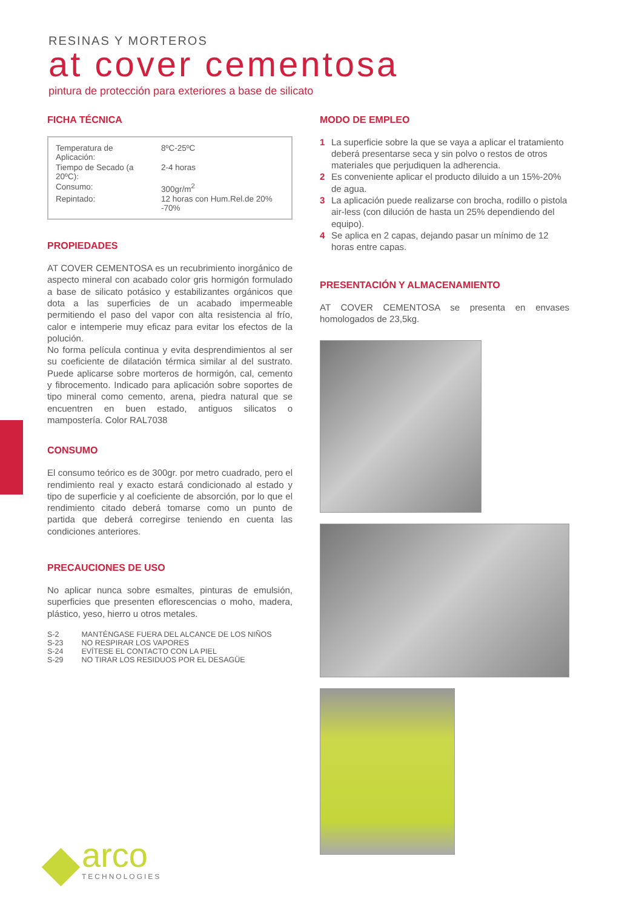RESINAS Y MORTEROS
at cover cementosa
pintura de protección para exteriores a base de silicato
FICHA TÉCNICA
| Temperatura de Aplicación: | 8ºC-25ºC |
| Tiempo de Secado (a 20ºC): | 2-4 horas |
| Consumo: | 300gr/m<sup>2</sup> |
| Repintado: | 12 horas con Hum.Rel.de 20% -70% |
PROPIEDADES
AT COVER CEMENTOSA es un recubrimiento inorgánico de aspecto mineral con acabado color gris hormigón formulado a base de silicato potásico y estabilizantes orgánicos que dota a las superficies de un acabado impermeable permitiendo el paso del vapor con alta resistencia al frío, calor e intemperie muy eficaz para evitar los efectos de la polución.
No forma película continua y evita desprendimientos al ser su coeficiente de dilatación térmica similar al del sustrato. Puede aplicarse sobre morteros de hormigón, cal, cemento y fibrocemento. Indicado para aplicación sobre soportes de tipo mineral como cemento, arena, piedra natural que se encuentren en buen estado, antiguos silicatos o mampostería. Color RAL7038
CONSUMO
El consumo teórico es de 300gr. por metro cuadrado, pero el rendimiento real y exacto estará condicionado al estado y tipo de superficie y al coeficiente de absorción, por lo que el rendimiento citado deberá tomarse como un punto de partida que deberá corregirse teniendo en cuenta las condiciones anteriores.
PRECAUCIONES DE USO
No aplicar nunca sobre esmaltes, pinturas de emulsión, superficies que presenten eflorescencias o moho, madera, plástico, yeso, hierro u otros metales.
| S-2 | MANTÉNGASE FUERA DEL ALCANCE DE LOS NIÑOS |
| S-23 | NO RESPIRAR LOS VAPORES |
| S-24 | EVÍTESE EL CONTACTO CON LA PIEL |
| S-29 | NO TIRAR LOS RESIDUOS POR EL DESAGÜE |
MODO DE EMPLEO
1 La superficie sobre la que se vaya a aplicar el tratamiento deberá presentarse seca y sin polvo o restos de otros materiales que perjudiquen la adherencia.
2 Es conveniente aplicar el producto diluido a un 15%-20% de agua.
3 La aplicación puede realizarse con brocha, rodillo o pistola air-less (con dilución de hasta un 25% dependiendo del equipo).
4 Se aplica en 2 capas, dejando pasar un mínimo de 12 horas entre capas.
PRESENTACIÓN Y ALMACENAMIENTO
AT COVER CEMENTOSA se presenta en envases homologados de 23,5kg.
arco
TECHNOLOGIES